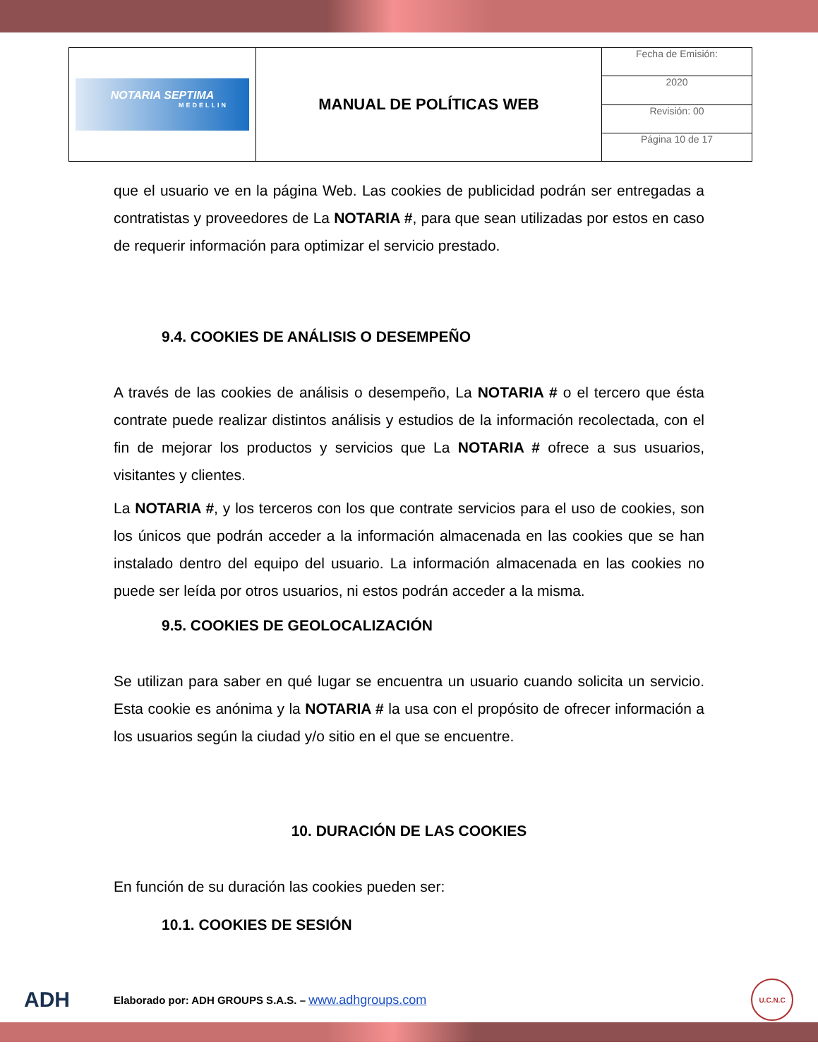| NOTARIA SEPTIMA MEDELLIN | MANUAL DE POLÍTICAS WEB | Fecha de Emisión: |
| | | 2020 |
| | | Revisión: 00 |
| | | Página 10 de 17 |
que el usuario ve en la página Web. Las cookies de publicidad podrán ser entregadas a contratistas y proveedores de La NOTARIA #, para que sean utilizadas por estos en caso de requerir información para optimizar el servicio prestado.
9.4. COOKIES DE ANÁLISIS O DESEMPEÑO
A través de las cookies de análisis o desempeño, La NOTARIA # o el tercero que ésta contrate puede realizar distintos análisis y estudios de la información recolectada, con el fin de mejorar los productos y servicios que La NOTARIA # ofrece a sus usuarios, visitantes y clientes.
La NOTARIA #, y los terceros con los que contrate servicios para el uso de cookies, son los únicos que podrán acceder a la información almacenada en las cookies que se han instalado dentro del equipo del usuario. La información almacenada en las cookies no puede ser leída por otros usuarios, ni estos podrán acceder a la misma.
9.5. COOKIES DE GEOLOCALIZACIÓN
Se utilizan para saber en qué lugar se encuentra un usuario cuando solicita un servicio. Esta cookie es anónima y la NOTARIA # la usa con el propósito de ofrecer información a los usuarios según la ciudad y/o sitio en el que se encuentre.
10. DURACIÓN DE LAS COOKIES
En función de su duración las cookies pueden ser:
10.1. COOKIES DE SESIÓN
ADH Elaborado por: ADH GROUPS S.A.S. – www.adhgroups.com U.C.N.C